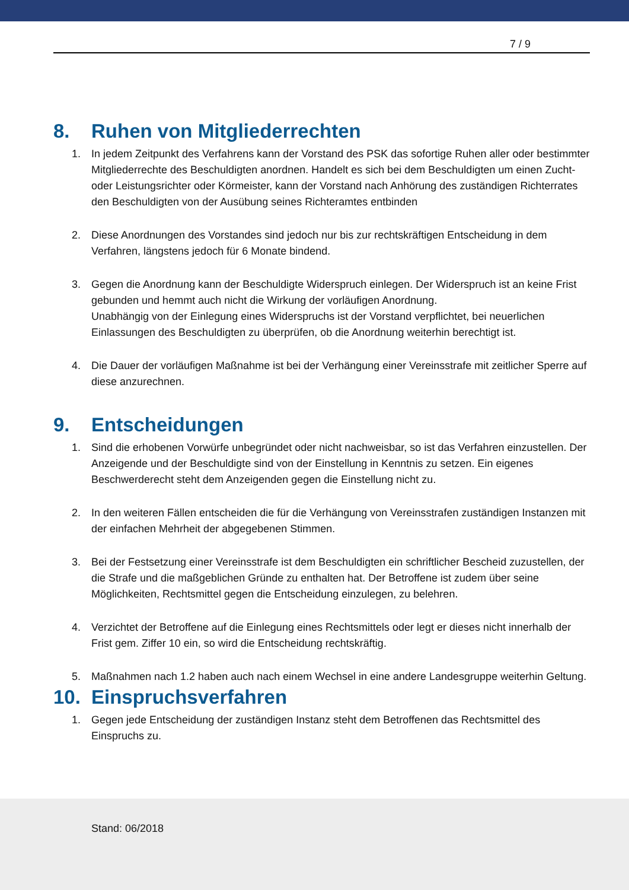7 / 9
8. Ruhen von Mitgliederrechten
1. In jedem Zeitpunkt des Verfahrens kann der Vorstand des PSK das sofortige Ruhen aller oder bestimmter Mitgliederrechte des Beschuldigten anordnen. Handelt es sich bei dem Beschuldigten um einen Zucht- oder Leistungsrichter oder Körmeister, kann der Vorstand nach Anhörung des zuständigen Richterrates den Beschuldigten von der Ausübung seines Richteramtes entbinden
2. Diese Anordnungen des Vorstandes sind jedoch nur bis zur rechtskräftigen Entscheidung in dem Verfahren, längstens jedoch für 6 Monate bindend.
3. Gegen die Anordnung kann der Beschuldigte Widerspruch einlegen. Der Widerspruch ist an keine Frist gebunden und hemmt auch nicht die Wirkung der vorläufigen Anordnung.
Unabhängig von der Einlegung eines Widerspruchs ist der Vorstand verpflichtet, bei neuerlichen Einlassungen des Beschuldigten zu überprüfen, ob die Anordnung weiterhin berechtigt ist.
4. Die Dauer der vorläufigen Maßnahme ist bei der Verhängung einer Vereinsstrafe mit zeitlicher Sperre auf diese anzurechnen.
9. Entscheidungen
1. Sind die erhobenen Vorwürfe unbegründet oder nicht nachweisbar, so ist das Verfahren einzustellen. Der Anzeigende und der Beschuldigte sind von der Einstellung in Kenntnis zu setzen. Ein eigenes Beschwerderecht steht dem Anzeigenden gegen die Einstellung nicht zu.
2. In den weiteren Fällen entscheiden die für die Verhängung von Vereinsstrafen zuständigen Instanzen mit der einfachen Mehrheit der abgegebenen Stimmen.
3. Bei der Festsetzung einer Vereinsstrafe ist dem Beschuldigten ein schriftlicher Bescheid zuzustellen, der die Strafe und die maßgeblichen Gründe zu enthalten hat. Der Betroffene ist zudem über seine Möglichkeiten, Rechtsmittel gegen die Entscheidung einzulegen, zu belehren.
4. Verzichtet der Betroffene auf die Einlegung eines Rechtsmittels oder legt er dieses nicht innerhalb der Frist gem. Ziffer 10 ein, so wird die Entscheidung rechtskräftig.
5. Maßnahmen nach 1.2 haben auch nach einem Wechsel in eine andere Landesgruppe weiterhin Geltung.
10. Einspruchsverfahren
1. Gegen jede Entscheidung der zuständigen Instanz steht dem Betroffenen das Rechtsmittel des Einspruchs zu.
Stand: 06/2018